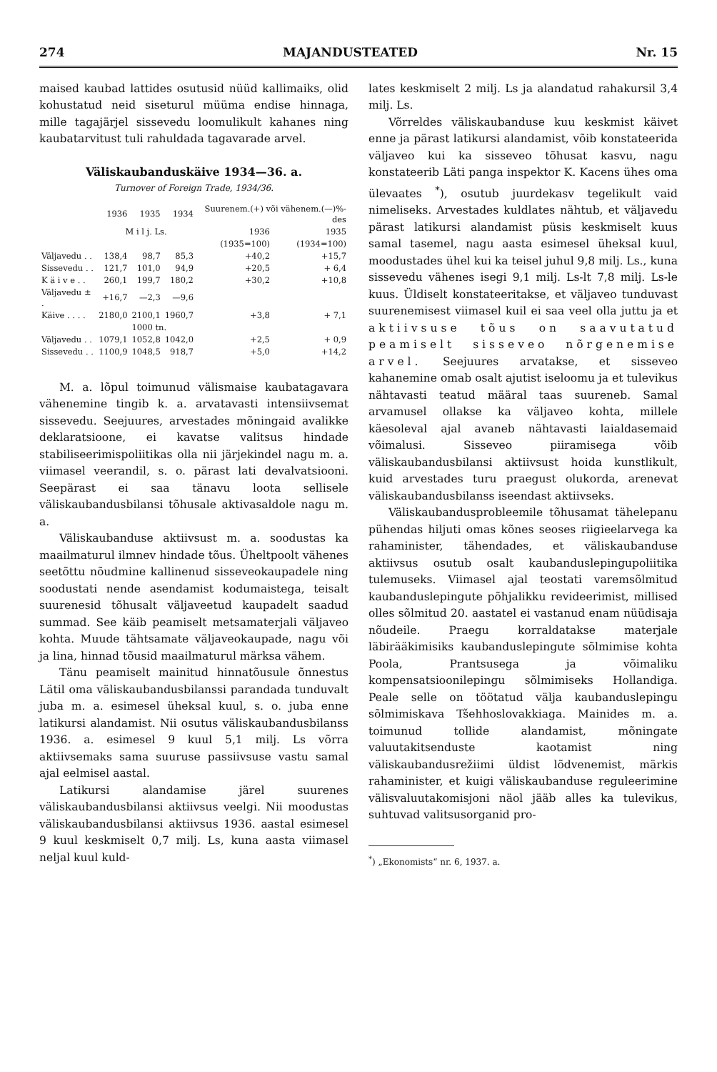274 MAJANDUSTEATED Nr. 15
maised kaubad lattides osutusid nüüd kallimaiks, olid kohustatud neid siseturul müüma endise hinnaga, mille tagajärjel sissevedu loomulikult kahanes ning kaubatarvitust tuli rahuldada tagavarade arvel.
Väliskaubanduskäive 1934—36. a.
Turnover of Foreign Trade, 1934/36.
| | 1936 | 1935 | 1934 | Suurenem.(+) või vähenem.(—)%-des | |
| --- | --- | --- | --- | --- | --- |
| | M i l j. Ls. | | | 1936 | 1935 |
| | | | | (1935=100) | (1934=100) |
| Väljavedu . . | 138,4 | 98,7 | 85,3 | +40,2 | +15,7 |
| Sissevedu . . | 121,7 | 101,0 | 94,9 | +20,5 | + 6,4 |
| K ä i v e . . | 260,1 | 199,7 | 180,2 | +30,2 | +10,8 |
| Väljavedu ± . | +16,7 | —2,3 | —9,6 | | |
| Käive . . . . | 2180,0 | 2100,1 | 1960,7 | +3,8 | + 7,1 |
| | | 1000 tn. | | | |
| Väljavedu . . | 1079,1 | 1052,8 | 1042,0 | +2,5 | + 0,9 |
| Sissevedu . . | 1100,9 | 1048,5 | 918,7 | +5,0 | +14,2 |
M. a. lõpul toimunud välismaise kaubatagavara vähenemine tingib k. a. arvatavasti intensiivsemat sissevedu. Seejuures, arvestades mõningaid avalikke deklaratsioone, ei kavatse valitsus hindade stabiliseerimispoliitikas olla nii järjekindel nagu m. a. viimasel veerandil, s. o. pärast lati devalvatsiooni. Seepärast ei saa tänavu loota sellisele väliskaubandusbilansi tõhusale aktivasaldole nagu m. a.
Väliskaubanduse aktiivsust m. a. soodustas ka maailmaturul ilmnev hindade tõus. Üheltpoolt vähenes seetõttu nõudmine kallinenud sisseveokaupadele ning soodustati nende asendamist kodumaistega, teisalt suurenesid tõhusalt väljaveetud kaupadelt saadud summad. See käib peamiselt metsamaterjali väljaveo kohta. Muude tähtsamate väljaveokaupade, nagu või ja lina, hinnad tõusid maailmaturul märksa vähem.
Tänu peamiselt mainitud hinnatõusule õnnestus Lätil oma väliskaubandusbilanssi parandada tunduvalt juba m. a. esimesel üheksal kuul, s. o. juba enne latikursi alandamist. Nii osutus väliskaubandusbilanss 1936. a. esimesel 9 kuul 5,1 milj. Ls võrra aktiivsemaks sama suuruse passiivsuse vastu samal ajal eelmisel aastal.
Latikursi alandamise järel suurenes väliskaubandusbilansi aktiivsus veelgi. Nii moodustas väliskaubandusbilansi aktiivsus 1936. aastal esimesel 9 kuul keskmiselt 0,7 milj. Ls, kuna aasta viimasel neljal kuul kuld-
lates keskmiselt 2 milj. Ls ja alandatud rahakursil 3,4 milj. Ls.
Võrreldes väliskaubanduse kuu keskmist käivet enne ja pärast latikursi alandamist, võib konstateerida väljaveo kui ka sisseveo tõhusat kasvu, nagu konstateerib Läti panga inspektor K. Kacens ühes oma ülevaates <sup>*</sup>), osutub juurdekasv tegelikult vaid nimeliseks. Arvestades kuldlates nähtub, et väljavedu pärast latikursi alandamist püsis keskmiselt kuus samal tasemel, nagu aasta esimesel üheksal kuul, moodustades ühel kui ka teisel juhul 9,8 milj. Ls., kuna sissevedu vähenes isegi 9,1 milj. Ls-lt 7,8 milj. Ls-le kuus. Üldiselt konstateeritakse, et väljaveo tunduvast suurenemisest viimasel kuil ei saa veel olla juttu ja et aktiivsuse tõus on saavutatud peamiselt sisseveo nõrgenemise arvel. Seejuures arvatakse, et sisseveo kahanemine omab osalt ajutist iseloomu ja et tulevikus nähtavasti teatud määral taas suureneb. Samal arvamusel ollakse ka väljaveo kohta, millele käesoleval ajal avaneb nähtavasti laialdasemaid võimalusi. Sisseveo piiramisega võib väliskaubandusbilansi aktiivsust hoida kunstlikult, kuid arvestades turu praegust olukorda, arenevat väliskaubandusbilanss iseendast aktiivseks.
Väliskaubandusprobleemile tõhusamat tähelepanu pühendas hiljuti omas kõnes seoses riigieelarvega ka rahaminister, tähendades, et väliskaubanduse aktiivsus osutub osalt kaubanduslepingupoliitika tulemuseks. Viimasel ajal teostati varemsõlmitud kaubanduslepingute põhjalikku revideerimist, millised olles sõlmitud 20. aastatel ei vastanud enam nüüdisaja nõudeile. Praegu korraldatakse materjale läbirääkimisiks kaubanduslepingute sõlmimise kohta Poola, Prantsusega ja võimaliku kompensatsioonilepingu sõlmimiseks Hollandiga. Peale selle on töötatud välja kaubanduslepingu sõlmimiskava Tšehhoslovakkiaga. Mainides m. a. toimunud tollide alandamist, mõningate valuutakitsenduste kaotamist ning väliskaubandusrežiimi üldist lõdvenemist, märkis rahaminister, et kuigi väliskaubanduse reguleerimine välisvaluutakomisjoni näol jääb alles ka tulevikus, suhtuvad valitsusorganid pro-
<sup>*</sup>) „Ekonomists“ nr. 6, 1937. a.